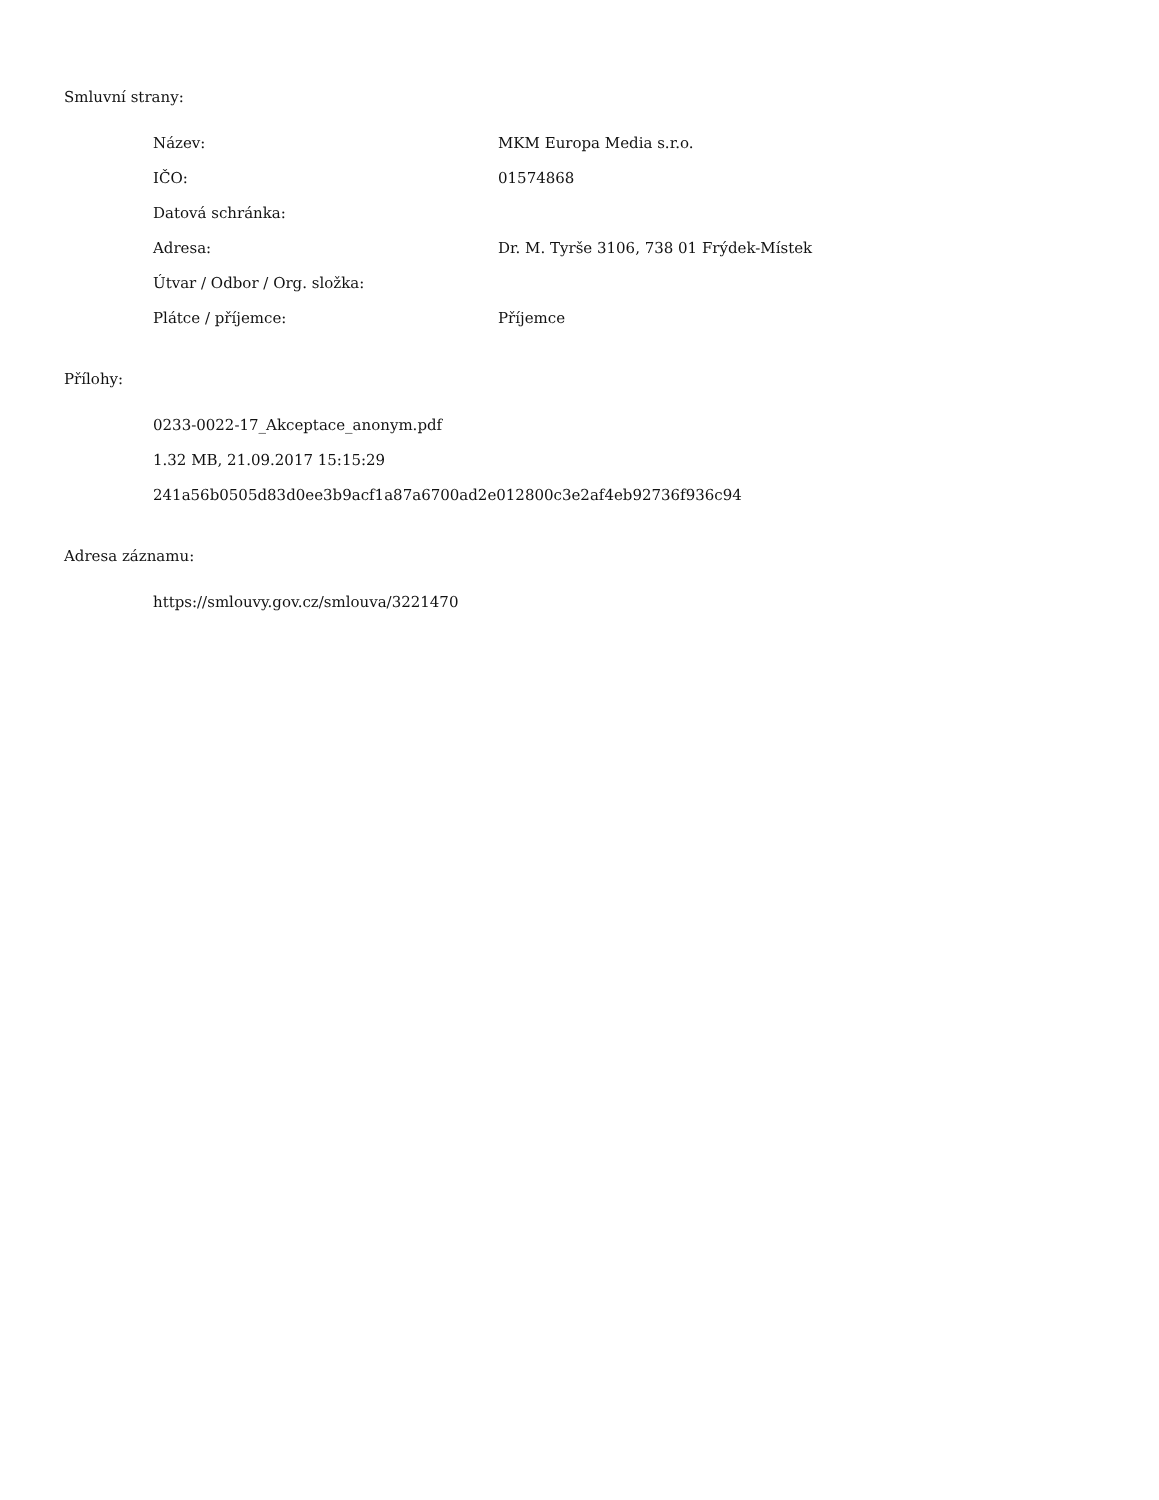Smluvní strany:
| Název: | MKM Europa Media s.r.o. |
| IČO: | 01574868 |
| Datová schránka: | |
| Adresa: | Dr. M. Tyrše 3106, 738 01 Frýdek-Místek |
| Útvar / Odbor / Org. složka: | |
| Plátce / příjemce: | Příjemce |
Přílohy:
0233-0022-17_Akceptace_anonym.pdf
1.32 MB, 21.09.2017 15:15:29
241a56b0505d83d0ee3b9acf1a87a6700ad2e012800c3e2af4eb92736f936c94
Adresa záznamu:
https://smlouvy.gov.cz/smlouva/3221470